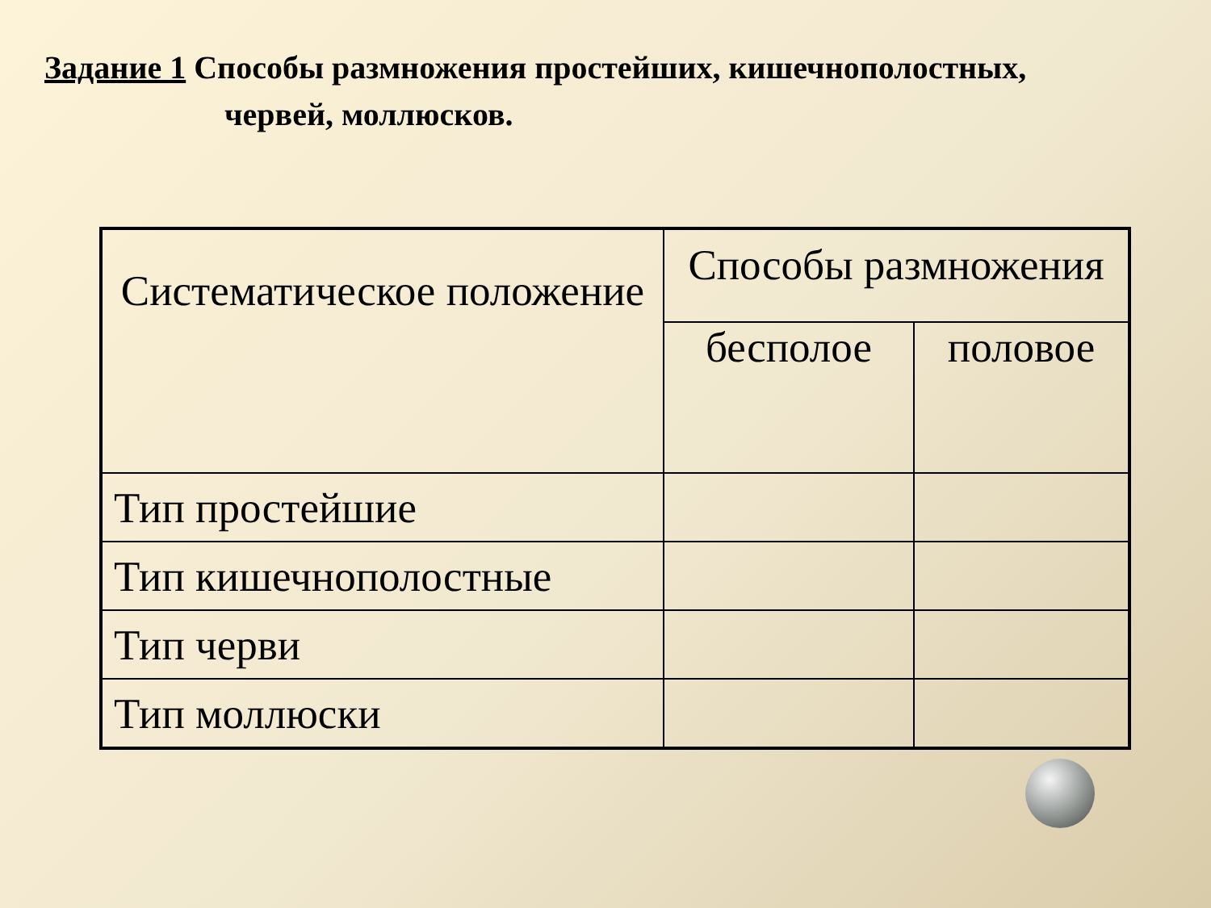Задание 1 Способы размножения простейших, кишечнополостных,
червей, моллюсков.
| Систематическое положение | Способы размножения | |
| --- | --- | --- |
| | бесполое | половое |
| Тип простейшие | | |
| Тип кишечнополостные | | |
| Тип черви | | |
| Тип моллюски | | |